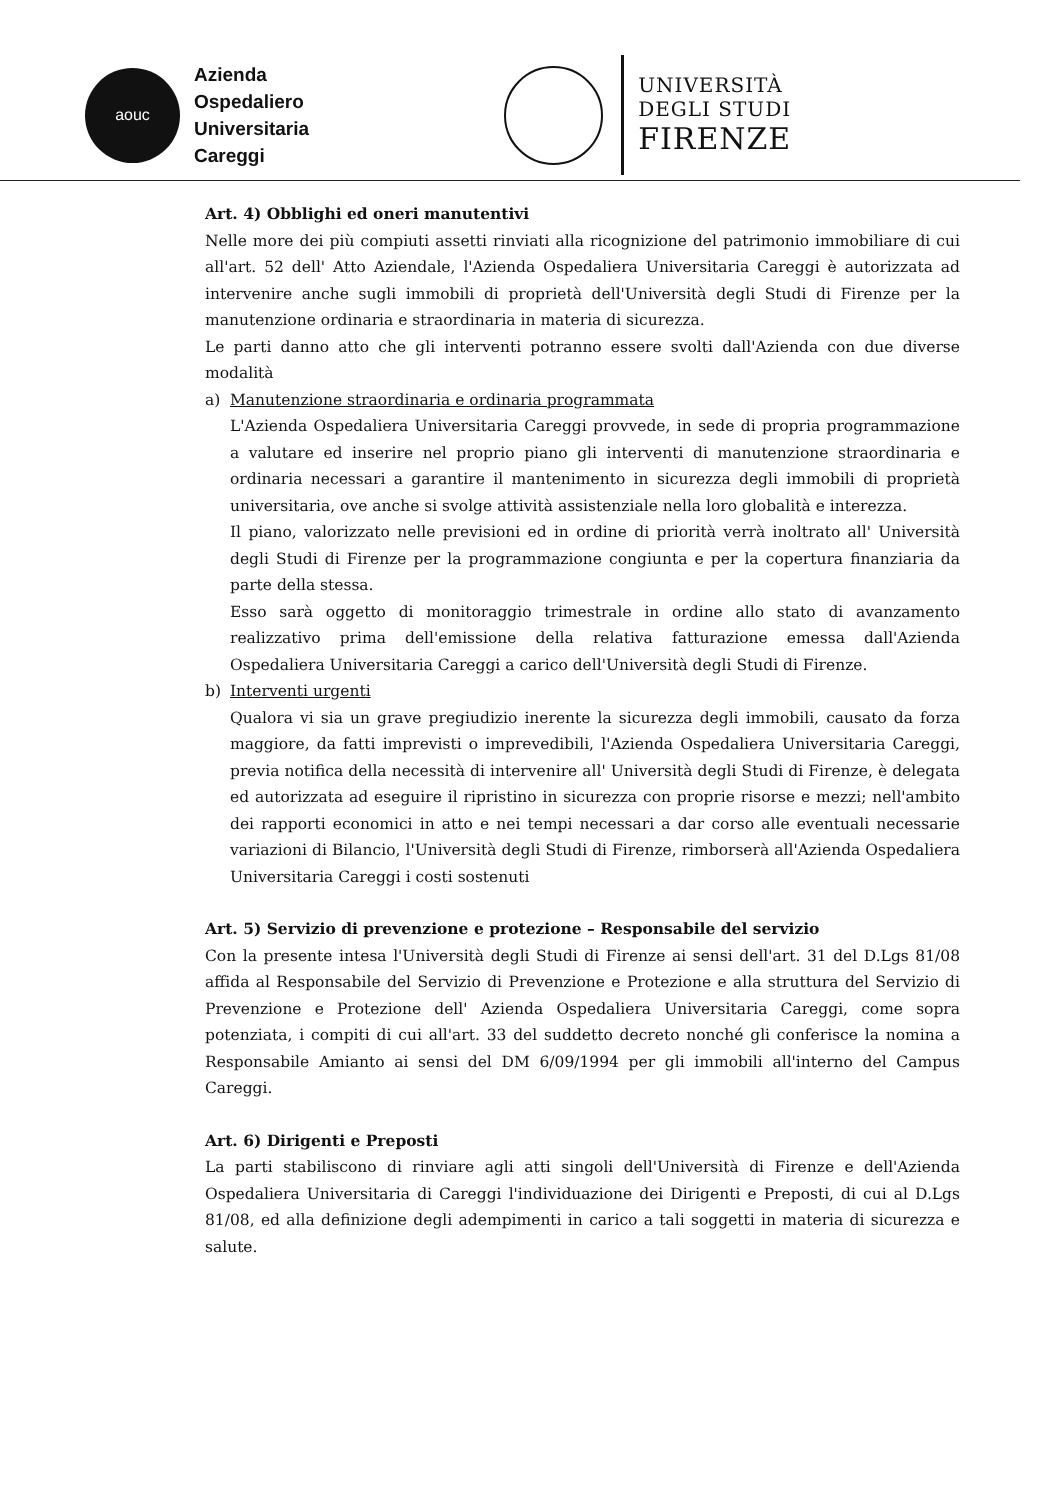aouc
Azienda
Ospedaliero
Universitaria
Careggi
UNIVERSITÀ
DEGLI STUDI
FIRENZE
Art. 4) Obblighi ed oneri manutentivi
Nelle more dei più compiuti assetti rinviati alla ricognizione del patrimonio immobiliare di cui all'art. 52 dell' Atto Aziendale, l'Azienda Ospedaliera Universitaria Careggi è autorizzata ad intervenire anche sugli immobili di proprietà dell'Università degli Studi di Firenze per la manutenzione ordinaria e straordinaria in materia di sicurezza.
Le parti danno atto che gli interventi potranno essere svolti dall'Azienda con due diverse modalità
a) Manutenzione straordinaria e ordinaria programmata
L'Azienda Ospedaliera Universitaria Careggi provvede, in sede di propria programmazione a valutare ed inserire nel proprio piano gli interventi di manutenzione straordinaria e ordinaria necessari a garantire il mantenimento in sicurezza degli immobili di proprietà universitaria, ove anche si svolge attività assistenziale nella loro globalità e interezza.
Il piano, valorizzato nelle previsioni ed in ordine di priorità verrà inoltrato all' Università degli Studi di Firenze per la programmazione congiunta e per la copertura finanziaria da parte della stessa.
Esso sarà oggetto di monitoraggio trimestrale in ordine allo stato di avanzamento realizzativo prima dell'emissione della relativa fatturazione emessa dall'Azienda Ospedaliera Universitaria Careggi a carico dell'Università degli Studi di Firenze.
b) Interventi urgenti
Qualora vi sia un grave pregiudizio inerente la sicurezza degli immobili, causato da forza maggiore, da fatti imprevisti o imprevedibili, l'Azienda Ospedaliera Universitaria Careggi, previa notifica della necessità di intervenire all' Università degli Studi di Firenze, è delegata ed autorizzata ad eseguire il ripristino in sicurezza con proprie risorse e mezzi; nell'ambito dei rapporti economici in atto e nei tempi necessari a dar corso alle eventuali necessarie variazioni di Bilancio, l'Università degli Studi di Firenze, rimborserà all'Azienda Ospedaliera Universitaria Careggi i costi sostenuti
Art. 5) Servizio di prevenzione e protezione – Responsabile del servizio
Con la presente intesa l'Università degli Studi di Firenze ai sensi dell'art. 31 del D.Lgs 81/08 affida al Responsabile del Servizio di Prevenzione e Protezione e alla struttura del Servizio di Prevenzione e Protezione dell' Azienda Ospedaliera Universitaria Careggi, come sopra potenziata, i compiti di cui all'art. 33 del suddetto decreto nonché gli conferisce la nomina a Responsabile Amianto ai sensi del DM 6/09/1994 per gli immobili all'interno del Campus Careggi.
Art. 6) Dirigenti e Preposti
La parti stabiliscono di rinviare agli atti singoli dell'Università di Firenze e dell'Azienda Ospedaliera Universitaria di Careggi l'individuazione dei Dirigenti e Preposti, di cui al D.Lgs 81/08, ed alla definizione degli adempimenti in carico a tali soggetti in materia di sicurezza e salute.